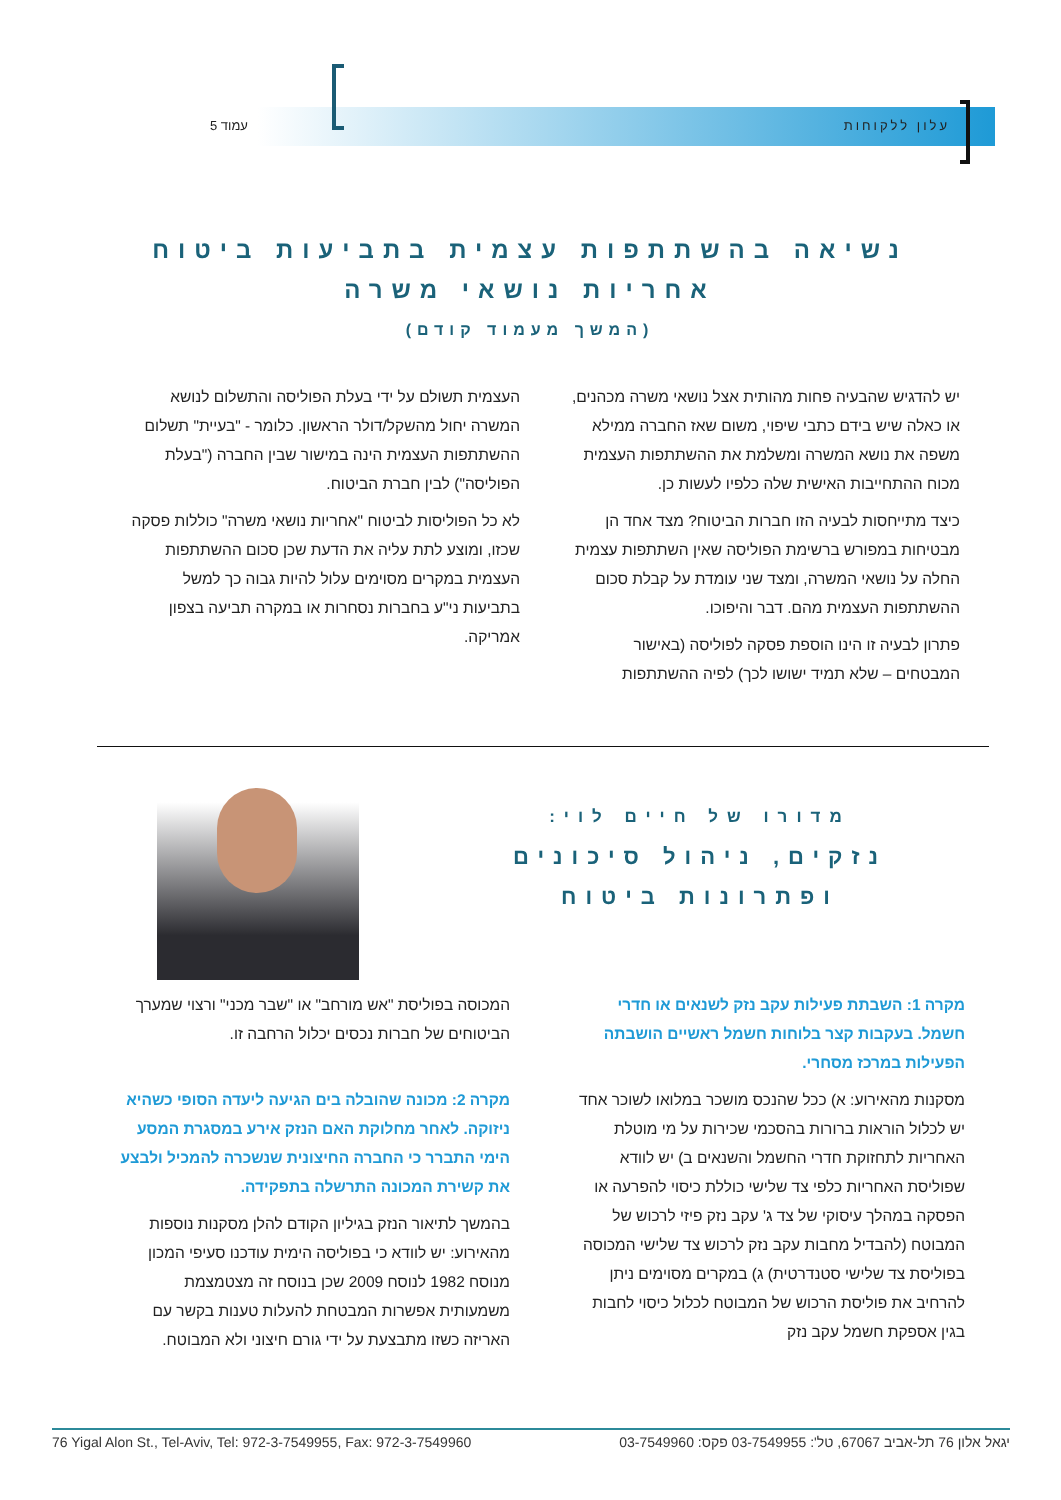עמוד 5 עלון ללקוחות
נשיאה בהשתתפות עצמית בתביעות ביטוח אחריות נושאי משרה
(המשך מעמוד קודם)
יש להדגיש שהבעיה פחות מהותית אצל נושאי משרה מכהנים, או כאלה שיש בידם כתבי שיפוי, משום שאז החברה ממילא משפה את נושא המשרה ומשלמת את ההשתתפות העצמית מכוח ההתחייבות האישית שלה כלפיו לעשות כן.
כיצד מתייחסות לבעיה הזו חברות הביטוח? מצד אחד הן מבטיחות במפורש ברשימת הפוליסה שאין השתתפות עצמית החלה על נושאי המשרה, ומצד שני עומדת על קבלת סכום ההשתתפות העצמית מהם. דבר והיפוכו.
פתרון לבעיה זו הינו הוספת פסקה לפוליסה (באישור המבטחים – שלא תמיד ישושו לכך) לפיה ההשתתפות
העצמית תשולם על ידי בעלת הפוליסה והתשלום לנושא המשרה יחול מהשקל/דולר הראשון. כלומר - "בעיית" תשלום ההשתתפות העצמית הינה במישור שבין החברה ("בעלת הפוליסה") לבין חברת הביטוח.
לא כל הפוליסות לביטוח "אחריות נושאי משרה" כוללות פסקה שכזו, ומוצע לתת עליה את הדעת שכן סכום ההשתתפות העצמית במקרים מסוימים עלול להיות גבוה כך למשל בתביעות ני"ע בחברות נסחרות או במקרה תביעה בצפון אמריקה.
מדורו של חיים לוי:
נזקים, ניהול סיכונים ופתרונות ביטוח
מקרה 1: השבתת פעילות עקב נזק לשנאים או חדרי חשמל. בעקבות קצר בלוחות חשמל ראשיים הושבתה הפעילות במרכז מסחרי.
מסקנות מהאירוע: א) ככל שהנכס מושכר במלואו לשוכר אחד יש לכלול הוראות ברורות בהסכמי שכירות על מי מוטלת האחריות לתחזוקת חדרי החשמל והשנאים ב) יש לוודא שפוליסת האחריות כלפי צד שלישי כוללת כיסוי להפרעה או הפסקה במהלך עיסוקי של צד ג' עקב נזק פיזי לרכוש של המבוטח (להבדיל מחבות עקב נזק לרכוש צד שלישי המכוסה בפוליסת צד שלישי סטנדרטית) ג) במקרים מסוימים ניתן להרחיב את פוליסת הרכוש של המבוטח לכלול כיסוי לחבות בגין אספקת חשמל עקב נזק
המכוסה בפוליסת "אש מורחב" או "שבר מכני" ורצוי שמערך הביטוחים של חברות נכסים יכלול הרחבה זו.
מקרה 2: מכונה שהובלה בים הגיעה ליעדה הסופי כשהיא ניזוקה. לאחר מחלוקת האם הנזק אירע במסגרת המסע הימי התברר כי החברה החיצונית שנשכרה להמכיל ולבצע את קשירת המכונה התרשלה בתפקידה.
בהמשך לתיאור הנזק בגיליון הקודם להלן מסקנות נוספות מהאירוע: יש לוודא כי בפוליסה הימית עודכנו סעיפי המכון מנוסח 1982 לנוסח 2009 שכן בנוסח זה מצטמצמת משמעותית אפשרות המבטחת להעלות טענות בקשר עם האריזה כשזו מתבצעת על ידי גורם חיצוני ולא המבוטח.
76 Yigal Alon St., Tel-Aviv, Tel: 972-3-7549955, Fax: 972-3-7549960 יגאל אלון 76 תל-אביב 67067, טל': 03-7549955 פקס: 03-7549960